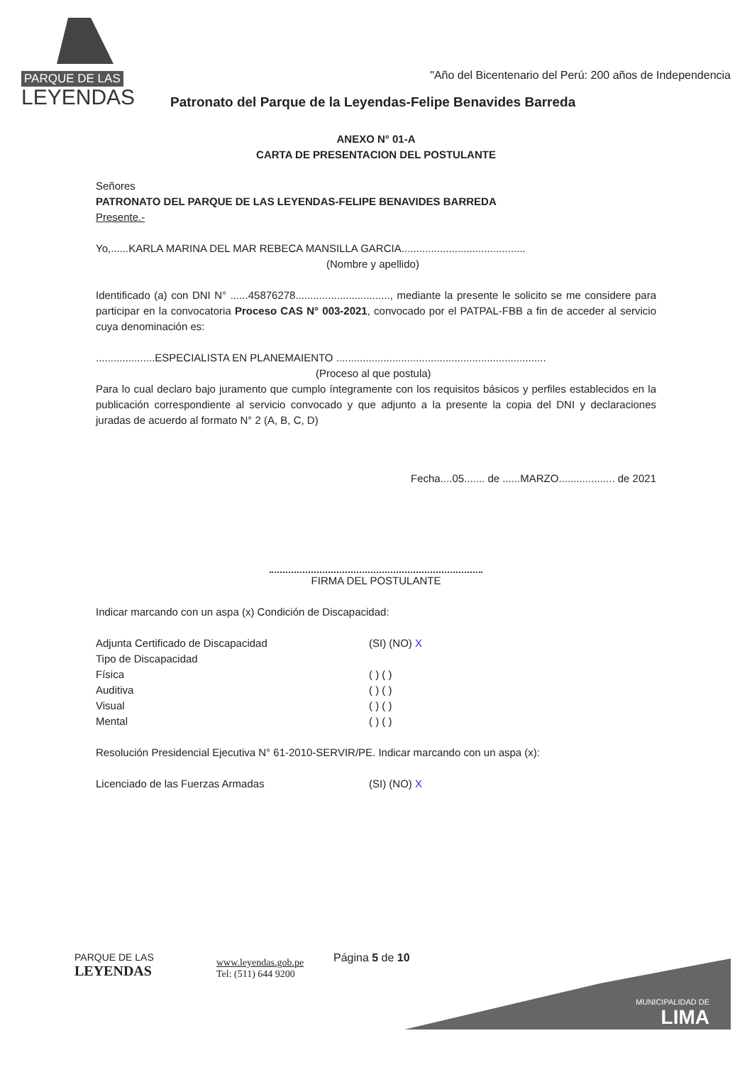PARQUE DE LAS
LEYENDAS
"Año del Bicentenario del Perú: 200 años de Independencia
Patronato del Parque de la Leyendas-Felipe Benavides Barreda
ANEXO N° 01-A
CARTA DE PRESENTACION DEL POSTULANTE
Señores
PATRONATO DEL PARQUE DE LAS LEYENDAS-FELIPE BENAVIDES BARREDA
Presente.-
Yo,......KARLA MARINA DEL MAR REBECA MANSILLA GARCIA..........................................
(Nombre y apellido)
Identificado (a) con DNI N° ......45876278................................, mediante la presente le solicito se me considere para participar en la convocatoria Proceso CAS N° 003-2021, convocado por el PATPAL-FBB a fin de acceder al servicio cuya denominación es:
....................ESPECIALISTA EN PLANEMAIENTO .......................................................................
(Proceso al que postula)
Para lo cual declaro bajo juramento que cumplo íntegramente con los requisitos básicos y perfiles establecidos en la publicación correspondiente al servicio convocado y que adjunto a la presente la copia del DNI y declaraciones juradas de acuerdo al formato N° 2 (A, B, C, D)
Fecha....05....... de ......MARZO................... de 2021
FIRMA DEL POSTULANTE
Indicar marcando con un aspa (x) Condición de Discapacidad:
Adjunta Certificado de Discapacidad (SI) (NO) X
Tipo de Discapacidad
Física ( ) ( )
Auditiva ( ) ( )
Visual ( ) ( )
Mental ( ) ( )
Resolución Presidencial Ejecutiva N° 61-2010-SERVIR/PE. Indicar marcando con un aspa (x):
Licenciado de las Fuerzas Armadas (SI) (NO) X
PARQUE DE LAS
LEYENDAS
www.leyendas.gob.pe
Tel: (511) 644 9200
Página 5 de 10
MUNICIPALIDAD DE
LIMA